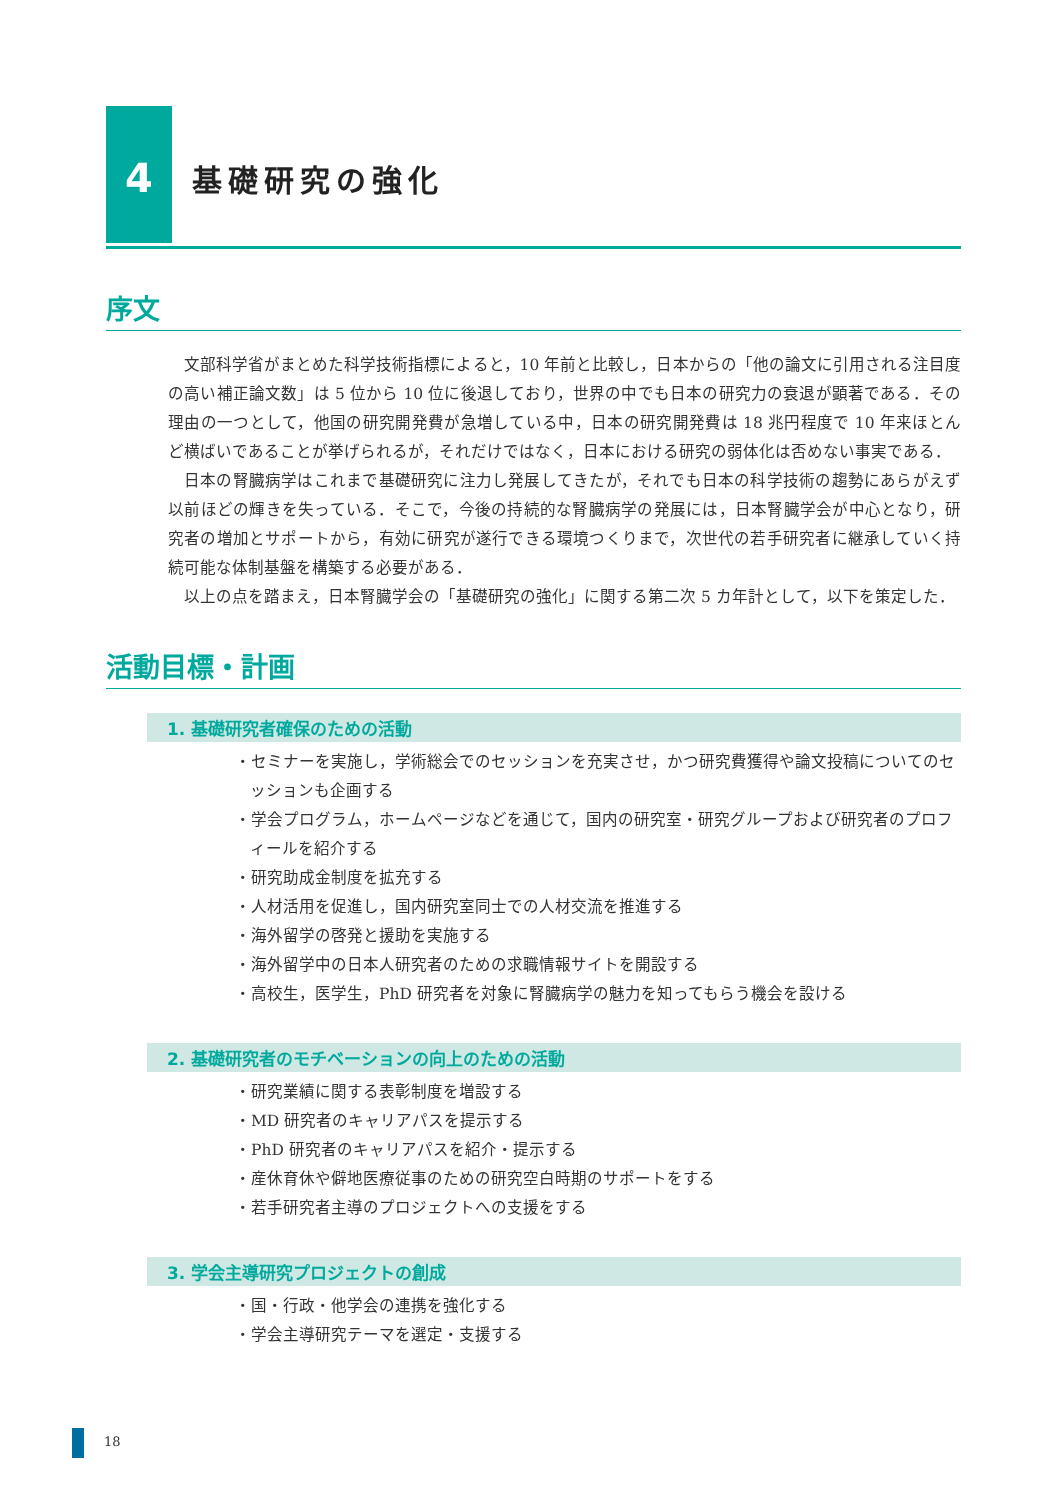4
基礎研究の強化
序文
文部科学省がまとめた科学技術指標によると，10 年前と比較し，日本からの「他の論文に引用される注目度の高い補正論文数」は 5 位から 10 位に後退しており，世界の中でも日本の研究力の衰退が顕著である．その理由の一つとして，他国の研究開発費が急増している中，日本の研究開発費は 18 兆円程度で 10 年来ほとんど横ばいであることが挙げられるが，それだけではなく，日本における研究の弱体化は否めない事実である．
日本の腎臓病学はこれまで基礎研究に注力し発展してきたが，それでも日本の科学技術の趨勢にあらがえず以前ほどの輝きを失っている．そこで，今後の持続的な腎臓病学の発展には，日本腎臓学会が中心となり，研究者の増加とサポートから，有効に研究が遂行できる環境つくりまで，次世代の若手研究者に継承していく持続可能な体制基盤を構築する必要がある．
以上の点を踏まえ，日本腎臓学会の「基礎研究の強化」に関する第二次 5 カ年計として，以下を策定した．
活動目標・計画
1. 基礎研究者確保のための活動
・セミナーを実施し，学術総会でのセッションを充実させ，かつ研究費獲得や論文投稿についてのセッションも企画する
・学会プログラム，ホームページなどを通じて，国内の研究室・研究グループおよび研究者のプロフィールを紹介する
・研究助成金制度を拡充する
・人材活用を促進し，国内研究室同士での人材交流を推進する
・海外留学の啓発と援助を実施する
・海外留学中の日本人研究者のための求職情報サイトを開設する
・高校生，医学生，PhD 研究者を対象に腎臓病学の魅力を知ってもらう機会を設ける
2. 基礎研究者のモチベーションの向上のための活動
・研究業績に関する表彰制度を増設する
・MD 研究者のキャリアパスを提示する
・PhD 研究者のキャリアパスを紹介・提示する
・産休育休や僻地医療従事のための研究空白時期のサポートをする
・若手研究者主導のプロジェクトへの支援をする
3. 学会主導研究プロジェクトの創成
・国・行政・他学会の連携を強化する
・学会主導研究テーマを選定・支援する
18